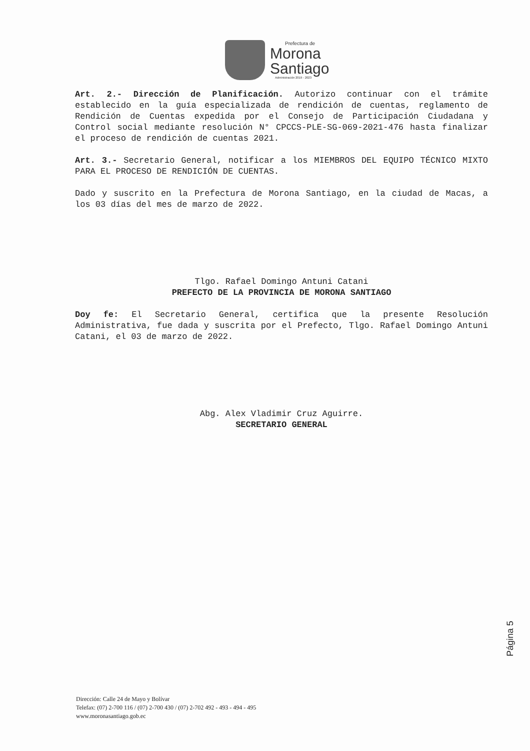Prefectura de
Morona
Santiago
Administración 2019 - 2023
Art. 2.- Dirección de Planificación. Autorizo continuar con el trámite establecido en la guía especializada de rendición de cuentas, reglamento de Rendición de Cuentas expedida por el Consejo de Participación Ciudadana y Control social mediante resolución N° CPCCS-PLE-SG-069-2021-476 hasta finalizar el proceso de rendición de cuentas 2021.
Art. 3.- Secretario General, notificar a los MIEMBROS DEL EQUIPO TÉCNICO MIXTO PARA EL PROCESO DE RENDICIÓN DE CUENTAS.
Dado y suscrito en la Prefectura de Morona Santiago, en la ciudad de Macas, a los 03 días del mes de marzo de 2022.
Tlgo. Rafael Domingo Antuni Catani
PREFECTO DE LA PROVINCIA DE MORONA SANTIAGO
Doy fe: El Secretario General, certifica que la presente Resolución Administrativa, fue dada y suscrita por el Prefecto, Tlgo. Rafael Domingo Antuni Catani, el 03 de marzo de 2022.
Abg. Alex Vladimir Cruz Aguirre.
SECRETARIO GENERAL
Página 5
Dirección: Calle 24 de Mayo y Bolívar
Telefax: (07) 2-700 116 / (07) 2-700 430 / (07) 2-702 492 - 493 - 494 - 495
www.moronasantiago.gob.ec